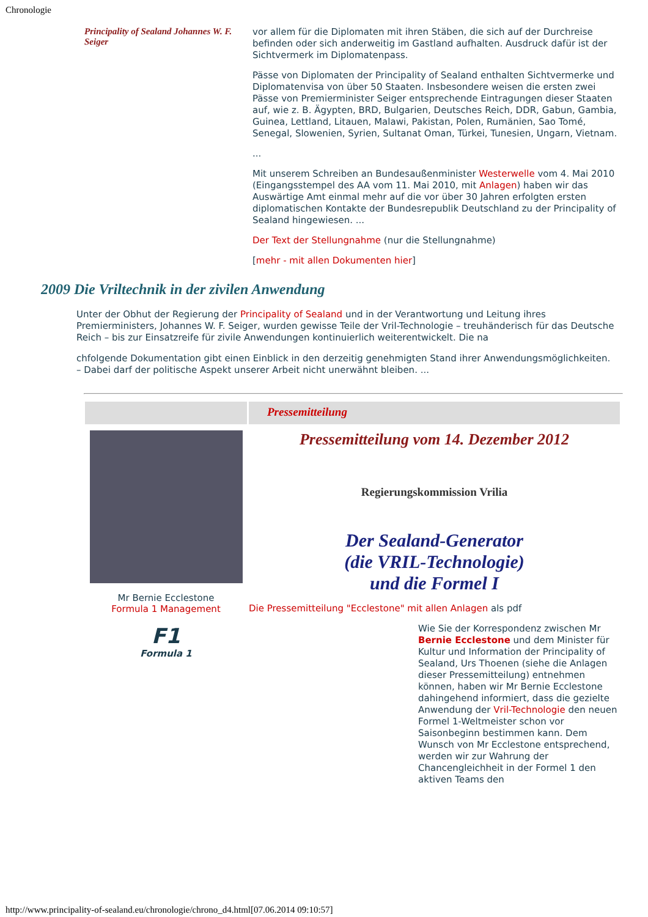Chronologie
Principality of Sealand Johannes W. F. Seiger
vor allem für die Diplomaten mit ihren Stäben, die sich auf der Durchreise befinden oder sich anderweitig im Gastland aufhalten. Ausdruck dafür ist der Sichtvermerk im Diplomatenpass.
Pässe von Diplomaten der Principality of Sealand enthalten Sichtvermerke und Diplomatenvisa von über 50 Staaten. Insbesondere weisen die ersten zwei Pässe von Premierminister Seiger entsprechende Eintragungen dieser Staaten auf, wie z. B. Ägypten, BRD, Bulgarien, Deutsches Reich, DDR, Gabun, Gambia, Guinea, Lettland, Litauen, Malawi, Pakistan, Polen, Rumänien, Sao Tomé, Senegal, Slowenien, Syrien, Sultanat Oman, Türkei, Tunesien, Ungarn, Vietnam.
...
Mit unserem Schreiben an Bundesaußenminister Westerwelle vom 4. Mai 2010 (Eingangsstempel des AA vom 11. Mai 2010, mit Anlagen) haben wir das Auswärtige Amt einmal mehr auf die vor über 30 Jahren erfolgten ersten diplomatischen Kontakte der Bundesrepublik Deutschland zu der Principality of Sealand hingewiesen. ...
Der Text der Stellungnahme (nur die Stellungnahme)
[mehr - mit allen Dokumenten hier]
2009 Die Vriltechnik in der zivilen Anwendung
Unter der Obhut der Regierung der Principality of Sealand und in der Verantwortung und Leitung ihres Premierministers, Johannes W. F. Seiger, wurden gewisse Teile der Vril-Technologie – treuhänderisch für das Deutsche Reich – bis zur Einsatzreife für zivile Anwendungen kontinuierlich weiterentwickelt. Die na
chfolgende Dokumentation gibt einen Einblick in den derzeitig genehmigten Stand ihrer Anwendungsmöglichkeiten. – Dabei darf der politische Aspekt unserer Arbeit nicht unerwähnt bleiben. ...
Mr Bernie Ecclestone
Formula 1 Management
F1
Formula 1
Pressemitteilung
Pressemitteilung vom 14. Dezember 2012
Regierungskommission Vrilia
Der Sealand-Generator
(die VRIL-Technologie)
und die Formel I
Die Pressemitteilung "Ecclestone" mit allen Anlagen als pdf
Wie Sie der Korrespondenz zwischen Mr Bernie Ecclestone und dem Minister für Kultur und Information der Principality of Sealand, Urs Thoenen (siehe die Anlagen dieser Pressemitteilung) entnehmen können, haben wir Mr Bernie Ecclestone dahingehend informiert, dass die gezielte Anwendung der Vril-Technologie den neuen Formel 1-Weltmeister schon vor Saisonbeginn bestimmen kann. Dem Wunsch von Mr Ecclestone entsprechend, werden wir zur Wahrung der Chancengleichheit in der Formel 1 den aktiven Teams den
http://www.principality-of-sealand.eu/chronologie/chrono_d4.html[07.06.2014 09:10:57]